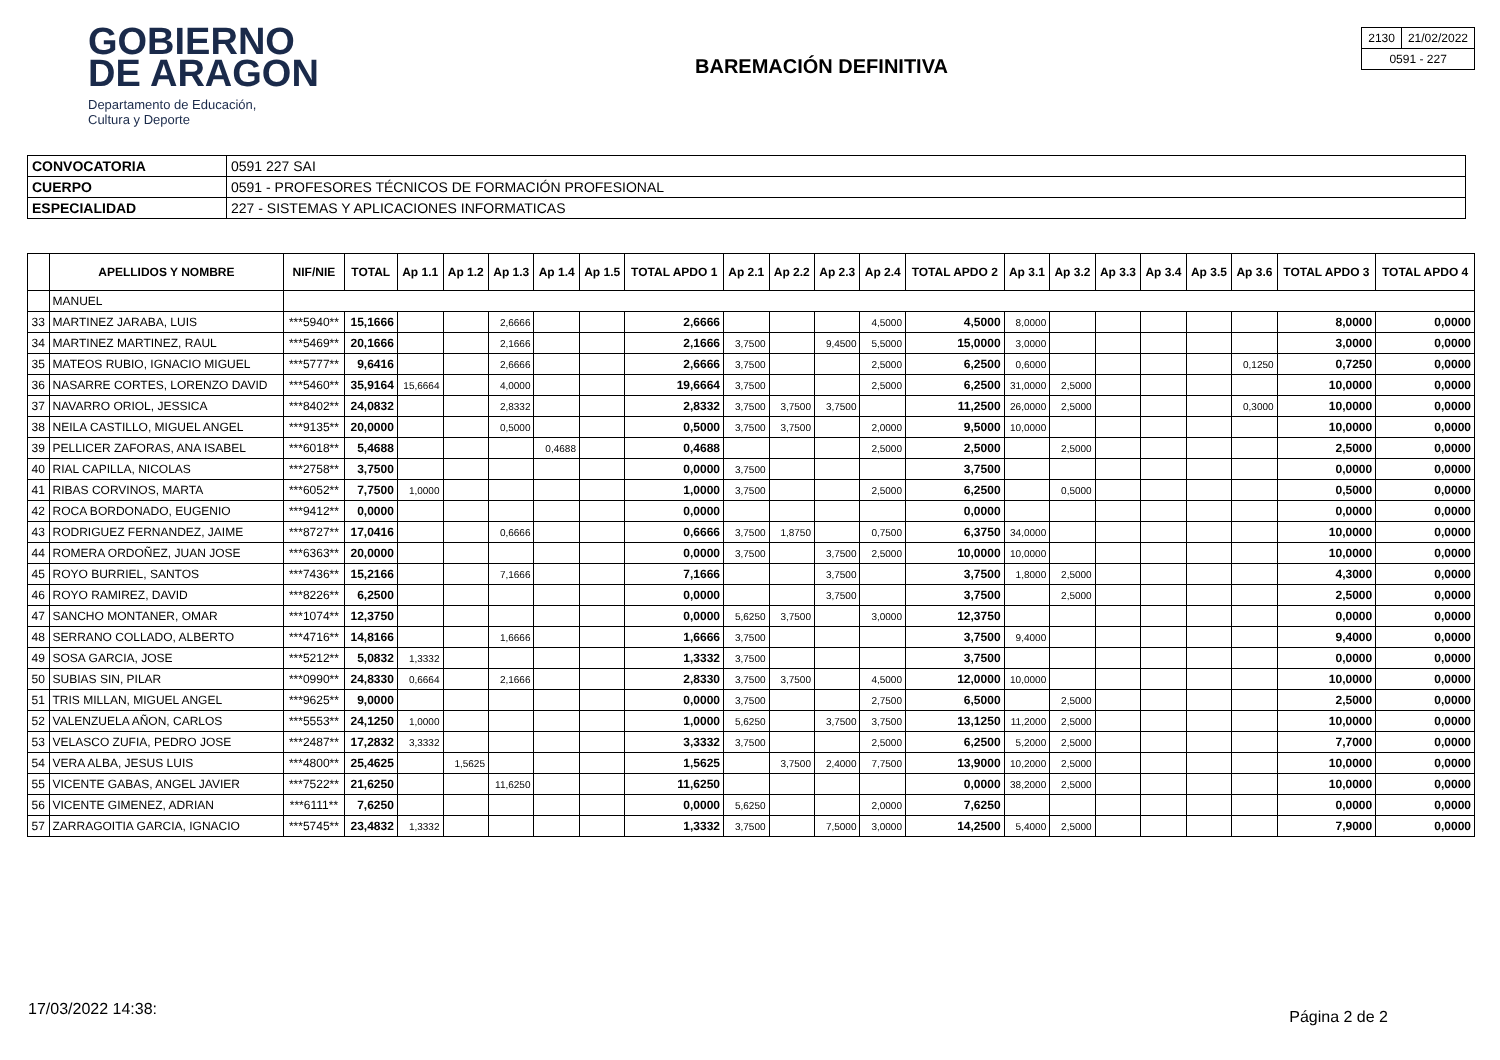GOBIERNO
DE ARAGON
Departamento de Educación,
Cultura y Deporte
BAREMACIÓN DEFINITIVA
| 2130 | 21/02/2022 |
| 0591 - 227 | |
| CONVOCATORIA | 0591 227 SAI |
| CUERPO | 0591 - PROFESORES TÉCNICOS DE FORMACIÓN PROFESIONAL |
| ESPECIALIDAD | 227 - SISTEMAS Y APLICACIONES INFORMATICAS |
| | APELLIDOS Y NOMBRE | NIF/NIE | TOTAL | Ap 1.1 | Ap 1.2 | Ap 1.3 | Ap 1.4 | Ap 1.5 | TOTAL APDO 1 | Ap 2.1 | Ap 2.2 | Ap 2.3 | Ap 2.4 | TOTAL APDO 2 | Ap 3.1 | Ap 3.2 | Ap 3.3 | Ap 3.4 | Ap 3.5 | Ap 3.6 | TOTAL APDO 3 | TOTAL APDO 4 |
| --- | --- | --- | --- | --- | --- | --- | --- | --- | --- | --- | --- | --- | --- | --- | --- | --- | --- | --- | --- | --- | --- | --- |
| | MANUEL | | | | | | | | | | | | | | | | | | | | | |
| 33 | MARTINEZ JARABA, LUIS | ***5940** | 15,1666 | | | 2,6666 | | | 2,6666 | | | | 4,5000 | 4,5000 | 8,0000 | | | | | | 8,0000 | 0,0000 |
| 34 | MARTINEZ MARTINEZ, RAUL | ***5469** | 20,1666 | | | 2,1666 | | | 2,1666 | 3,7500 | | 9,4500 | 5,5000 | 15,0000 | 3,0000 | | | | | | 3,0000 | 0,0000 |
| 35 | MATEOS RUBIO, IGNACIO MIGUEL | ***5777** | 9,6416 | | | 2,6666 | | | 2,6666 | 3,7500 | | | 2,5000 | 6,2500 | 0,6000 | | | | | 0,1250 | 0,7250 | 0,0000 |
| 36 | NASARRE CORTES, LORENZO DAVID | ***5460** | 35,9164 | 15,6664 | | 4,0000 | | | 19,6664 | 3,7500 | | | 2,5000 | 6,2500 | 31,0000 | 2,5000 | | | | | 10,0000 | 0,0000 |
| 37 | NAVARRO ORIOL, JESSICA | ***8402** | 24,0832 | | | 2,8332 | | | 2,8332 | 3,7500 | 3,7500 | 3,7500 | | 11,2500 | 26,0000 | 2,5000 | | | | 0,3000 | 10,0000 | 0,0000 |
| 38 | NEILA CASTILLO, MIGUEL ANGEL | ***9135** | 20,0000 | | | 0,5000 | | | 0,5000 | 3,7500 | 3,7500 | | 2,0000 | 9,5000 | 10,0000 | | | | | | 10,0000 | 0,0000 |
| 39 | PELLICER ZAFORAS, ANA ISABEL | ***6018** | 5,4688 | | | | 0,4688 | | 0,4688 | | | | 2,5000 | 2,5000 | | 2,5000 | | | | | 2,5000 | 0,0000 |
| 40 | RIAL CAPILLA, NICOLAS | ***2758** | 3,7500 | | | | | | 0,0000 | 3,7500 | | | | 3,7500 | | | | | | | 0,0000 | 0,0000 |
| 41 | RIBAS CORVINOS, MARTA | ***6052** | 7,7500 | 1,0000 | | | | | 1,0000 | 3,7500 | | | 2,5000 | 6,2500 | | 0,5000 | | | | | 0,5000 | 0,0000 |
| 42 | ROCA BORDONADO, EUGENIO | ***9412** | 0,0000 | | | | | | 0,0000 | | | | | 0,0000 | | | | | | | 0,0000 | 0,0000 |
| 43 | RODRIGUEZ FERNANDEZ, JAIME | ***8727** | 17,0416 | | | 0,6666 | | | 0,6666 | 3,7500 | 1,8750 | | 0,7500 | 6,3750 | 34,0000 | | | | | | 10,0000 | 0,0000 |
| 44 | ROMERA ORDOÑEZ, JUAN JOSE | ***6363** | 20,0000 | | | | | | 0,0000 | 3,7500 | | 3,7500 | 2,5000 | 10,0000 | 10,0000 | | | | | | 10,0000 | 0,0000 |
| 45 | ROYO BURRIEL, SANTOS | ***7436** | 15,2166 | | | 7,1666 | | | 7,1666 | | | 3,7500 | | 3,7500 | 1,8000 | 2,5000 | | | | | 4,3000 | 0,0000 |
| 46 | ROYO RAMIREZ, DAVID | ***8226** | 6,2500 | | | | | | 0,0000 | | | 3,7500 | | 3,7500 | | 2,5000 | | | | | 2,5000 | 0,0000 |
| 47 | SANCHO MONTANER, OMAR | ***1074** | 12,3750 | | | | | | 0,0000 | 5,6250 | 3,7500 | | 3,0000 | 12,3750 | | | | | | | 0,0000 | 0,0000 |
| 48 | SERRANO COLLADO, ALBERTO | ***4716** | 14,8166 | | | 1,6666 | | | 1,6666 | 3,7500 | | | | 3,7500 | 9,4000 | | | | | | 9,4000 | 0,0000 |
| 49 | SOSA GARCIA, JOSE | ***5212** | 5,0832 | 1,3332 | | | | | 1,3332 | 3,7500 | | | | 3,7500 | | | | | | | 0,0000 | 0,0000 |
| 50 | SUBIAS SIN, PILAR | ***0990** | 24,8330 | 0,6664 | | 2,1666 | | | 2,8330 | 3,7500 | 3,7500 | | 4,5000 | 12,0000 | 10,0000 | | | | | | 10,0000 | 0,0000 |
| 51 | TRIS MILLAN, MIGUEL ANGEL | ***9625** | 9,0000 | | | | | | 0,0000 | 3,7500 | | | 2,7500 | 6,5000 | | 2,5000 | | | | | 2,5000 | 0,0000 |
| 52 | VALENZUELA AÑON, CARLOS | ***5553** | 24,1250 | 1,0000 | | | | | 1,0000 | 5,6250 | | 3,7500 | 3,7500 | 13,1250 | 11,2000 | 2,5000 | | | | | 10,0000 | 0,0000 |
| 53 | VELASCO ZUFIA, PEDRO JOSE | ***2487** | 17,2832 | 3,3332 | | | | | 3,3332 | 3,7500 | | | 2,5000 | 6,2500 | 5,2000 | 2,5000 | | | | | 7,7000 | 0,0000 |
| 54 | VERA ALBA, JESUS LUIS | ***4800** | 25,4625 | | 1,5625 | | | | 1,5625 | | 3,7500 | 2,4000 | 7,7500 | 13,9000 | 10,2000 | 2,5000 | | | | | 10,0000 | 0,0000 |
| 55 | VICENTE GABAS, ANGEL JAVIER | ***7522** | 21,6250 | | | 11,6250 | | | 11,6250 | | | | | 0,0000 | 38,2000 | 2,5000 | | | | | 10,0000 | 0,0000 |
| 56 | VICENTE GIMENEZ, ADRIAN | ***6111** | 7,6250 | | | | | | 0,0000 | 5,6250 | | | 2,0000 | 7,6250 | | | | | | | 0,0000 | 0,0000 |
| 57 | ZARRAGOITIA GARCIA, IGNACIO | ***5745** | 23,4832 | 1,3332 | | | | | 1,3332 | 3,7500 | | 7,5000 | 3,0000 | 14,2500 | 5,4000 | 2,5000 | | | | | 7,9000 | 0,0000 |
17/03/2022 14:38: Página 2 de 2